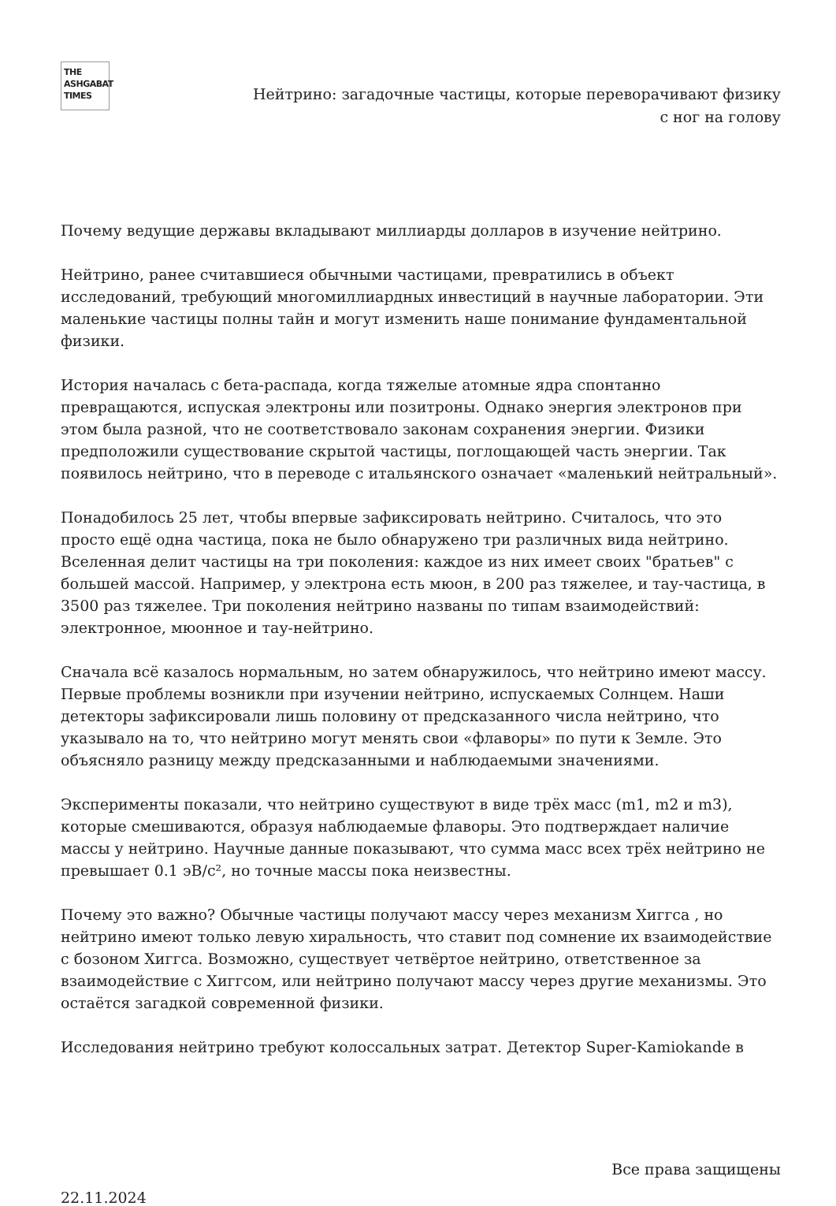THE
ASHGABAT
TIMES
Нейтрино: загадочные частицы, которые переворачивают физику
с ног на голову
Почему ведущие державы вкладывают миллиарды долларов в изучение нейтрино.
Нейтрино, ранее считавшиеся обычными частицами, превратились в объект исследований, требующий многомиллиардных инвестиций в научные лаборатории. Эти маленькие частицы полны тайн и могут изменить наше понимание фундаментальной физики.
История началась с бета-распада, когда тяжелые атомные ядра спонтанно превращаются, испуская электроны или позитроны. Однако энергия электронов при этом была разной, что не соответствовало законам сохранения энергии. Физики предположили существование скрытой частицы, поглощающей часть энергии. Так появилось нейтрино, что в переводе с итальянского означает «маленький нейтральный».
Понадобилось 25 лет, чтобы впервые зафиксировать нейтрино. Считалось, что это просто ещё одна частица, пока не было обнаружено три различных вида нейтрино. Вселенная делит частицы на три поколения: каждое из них имеет своих "братьев" с большей массой. Например, у электрона есть мюон, в 200 раз тяжелее, и тау-частица, в 3500 раз тяжелее. Три поколения нейтрино названы по типам взаимодействий: электронное, мюонное и тау-нейтрино.
Сначала всё казалось нормальным, но затем обнаружилось, что нейтрино имеют массу. Первые проблемы возникли при изучении нейтрино, испускаемых Солнцем. Наши детекторы зафиксировали лишь половину от предсказанного числа нейтрино, что указывало на то, что нейтрино могут менять свои «флаворы» по пути к Земле. Это объясняло разницу между предсказанными и наблюдаемыми значениями.
Эксперименты показали, что нейтрино существуют в виде трёх масс (m1, m2 и m3), которые смешиваются, образуя наблюдаемые флаворы. Это подтверждает наличие массы у нейтрино. Научные данные показывают, что сумма масс всех трёх нейтрино не превышает 0.1 эВ/c², но точные массы пока неизвестны.
Почему это важно? Обычные частицы получают массу через механизм Хиггса , но нейтрино имеют только левую хиральность, что ставит под сомнение их взаимодействие с бозоном Хиггса. Возможно, существует четвёртое нейтрино, ответственное за взаимодействие с Хиггсом, или нейтрино получают массу через другие механизмы. Это остаётся загадкой современной физики.
Исследования нейтрино требуют колоссальных затрат. Детектор Super-Kamiokande в
Все права защищены
22.11.2024